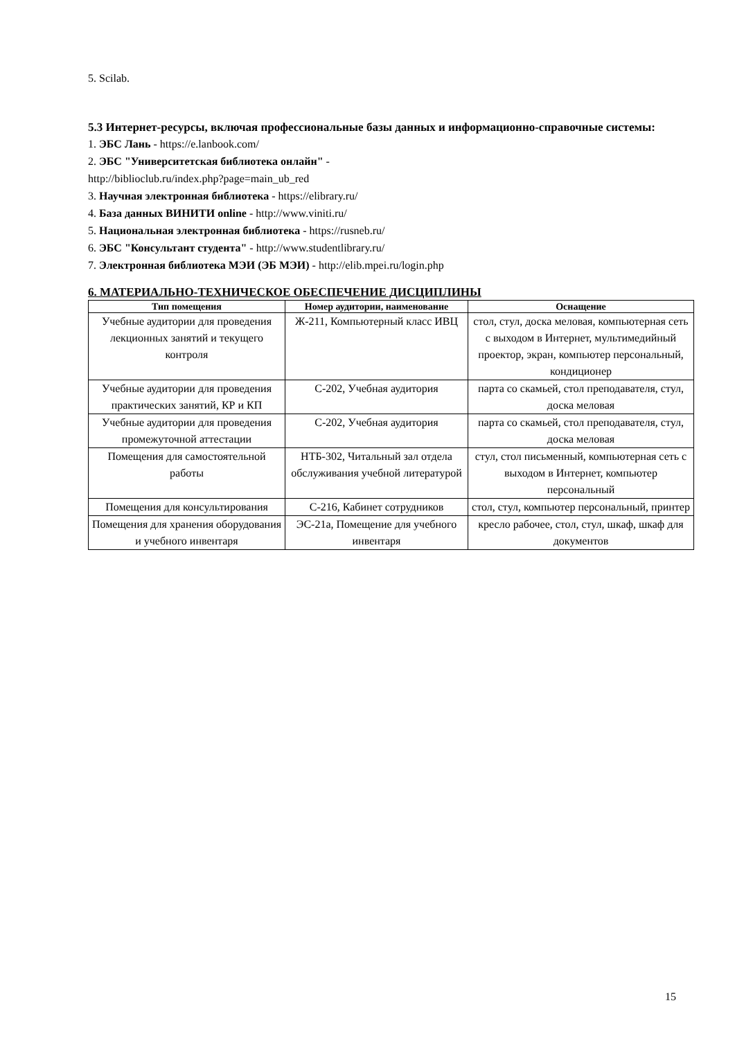5. Scilab.
5.3 Интернет-ресурсы, включая профессиональные базы данных и информационно-справочные системы:
1. ЭБС Лань - https://e.lanbook.com/
2. ЭБС "Университетская библиотека онлайн" -
http://biblioclub.ru/index.php?page=main_ub_red
3. Научная электронная библиотека - https://elibrary.ru/
4. База данных ВИНИТИ online - http://www.viniti.ru/
5. Национальная электронная библиотека - https://rusneb.ru/
6. ЭБС "Консультант студента" - http://www.studentlibrary.ru/
7. Электронная библиотека МЭИ (ЭБ МЭИ) - http://elib.mpei.ru/login.php
6. МАТЕРИАЛЬНО-ТЕХНИЧЕСКОЕ ОБЕСПЕЧЕНИЕ ДИСЦИПЛИНЫ
| Тип помещения | Номер аудитории, наименование | Оснащение |
| --- | --- | --- |
| Учебные аудитории для проведения лекционных занятий и текущего контроля | Ж-211, Компьютерный класс ИВЦ | стол, стул, доска меловая, компьютерная сеть с выходом в Интернет, мультимедийный проектор, экран, компьютер персональный, кондиционер |
| Учебные аудитории для проведения практических занятий, КР и КП | С-202, Учебная аудитория | парта со скамьей, стол преподавателя, стул, доска меловая |
| Учебные аудитории для проведения промежуточной аттестации | С-202, Учебная аудитория | парта со скамьей, стол преподавателя, стул, доска меловая |
| Помещения для самостоятельной работы | НТБ-302, Читальный зал отдела обслуживания учебной литературой | стул, стол письменный, компьютерная сеть с выходом в Интернет, компьютер персональный |
| Помещения для консультирования | С-216, Кабинет сотрудников | стол, стул, компьютер персональный, принтер |
| Помещения для хранения оборудования и учебного инвентаря | ЭС-21а, Помещение для учебного инвентаря | кресло рабочее, стол, стул, шкаф, шкаф для документов |
15